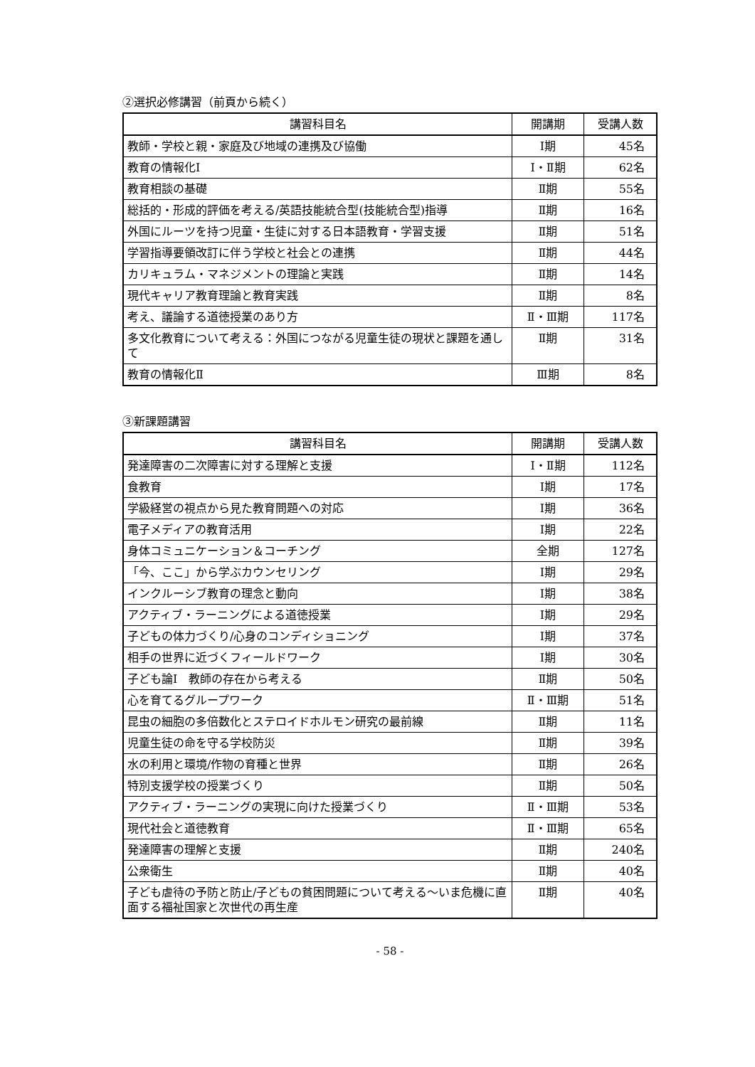②選択必修講習（前頁から続く）
| 講習科目名 | 開講期 | 受講人数 |
| --- | --- | --- |
| 教師・学校と親・家庭及び地域の連携及び協働 | Ⅰ期 | 45名 |
| 教育の情報化Ⅰ | Ⅰ・Ⅱ期 | 62名 |
| 教育相談の基礎 | Ⅱ期 | 55名 |
| 総括的・形成的評価を考える/英語技能統合型(技能統合型)指導 | Ⅱ期 | 16名 |
| 外国にルーツを持つ児童・生徒に対する日本語教育・学習支援 | Ⅱ期 | 51名 |
| 学習指導要領改訂に伴う学校と社会との連携 | Ⅱ期 | 44名 |
| カリキュラム・マネジメントの理論と実践 | Ⅱ期 | 14名 |
| 現代キャリア教育理論と教育実践 | Ⅱ期 | 8名 |
| 考え、議論する道徳授業のあり方 | Ⅱ・Ⅲ期 | 117名 |
| 多文化教育について考える：外国につながる児童生徒の現状と課題を通して | Ⅱ期 | 31名 |
| 教育の情報化Ⅱ | Ⅲ期 | 8名 |
③新課題講習
| 講習科目名 | 開講期 | 受講人数 |
| --- | --- | --- |
| 発達障害の二次障害に対する理解と支援 | Ⅰ・Ⅱ期 | 112名 |
| 食教育 | Ⅰ期 | 17名 |
| 学級経営の視点から見た教育問題への対応 | Ⅰ期 | 36名 |
| 電子メディアの教育活用 | Ⅰ期 | 22名 |
| 身体コミュニケーション＆コーチング | 全期 | 127名 |
| 「今、ここ」から学ぶカウンセリング | Ⅰ期 | 29名 |
| インクルーシブ教育の理念と動向 | Ⅰ期 | 38名 |
| アクティブ・ラーニングによる道徳授業 | Ⅰ期 | 29名 |
| 子どもの体力づくり/心身のコンディショニング | Ⅰ期 | 37名 |
| 相手の世界に近づくフィールドワーク | Ⅰ期 | 30名 |
| 子ども論Ⅰ 教師の存在から考える | Ⅱ期 | 50名 |
| 心を育てるグループワーク | Ⅱ・Ⅲ期 | 51名 |
| 昆虫の細胞の多倍数化とステロイドホルモン研究の最前線 | Ⅱ期 | 11名 |
| 児童生徒の命を守る学校防災 | Ⅱ期 | 39名 |
| 水の利用と環境/作物の育種と世界 | Ⅱ期 | 26名 |
| 特別支援学校の授業づくり | Ⅱ期 | 50名 |
| アクティブ・ラーニングの実現に向けた授業づくり | Ⅱ・Ⅲ期 | 53名 |
| 現代社会と道徳教育 | Ⅱ・Ⅲ期 | 65名 |
| 発達障害の理解と支援 | Ⅱ期 | 240名 |
| 公衆衛生 | Ⅱ期 | 40名 |
| 子ども虐待の予防と防止/子どもの貧困問題について考える～いま危機に直面する福祉国家と次世代の再生産 | Ⅱ期 | 40名 |
- 58 -